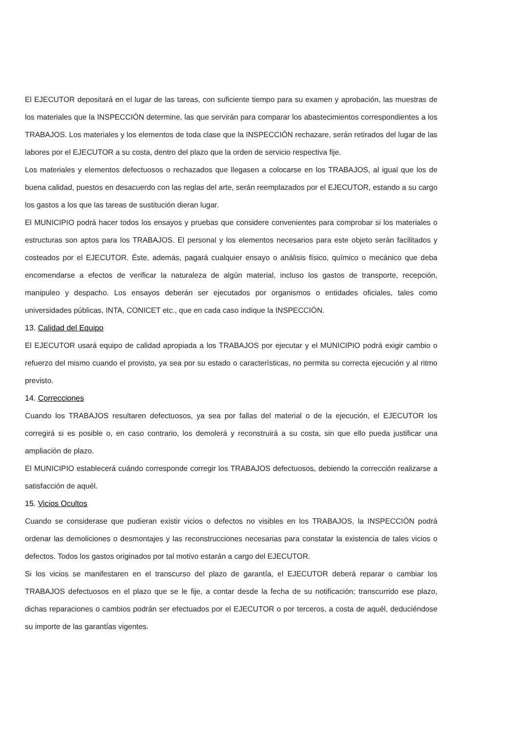El EJECUTOR depositará en el lugar de las tareas, con suficiente tiempo para su examen y aprobación, las muestras de los materiales que la INSPECCIÓN determine, las que servirán para comparar los abastecimientos correspondientes a los TRABAJOS. Los materiales y los elementos de toda clase que la INSPECCIÓN rechazare, serán retirados del lugar de las labores por el EJECUTOR a su costa, dentro del plazo que la orden de servicio respectiva fije.
Los materiales y elementos defectuosos o rechazados que llegasen a colocarse en los TRABAJOS, al igual que los de buena calidad, puestos en desacuerdo con las reglas del arte, serán reemplazados por el EJECUTOR, estando a su cargo los gastos a los que las tareas de sustitución dieran lugar.
El MUNICIPIO podrá hacer todos los ensayos y pruebas que considere convenientes para comprobar si los materiales o estructuras son aptos para los TRABAJOS. El personal y los elementos necesarios para este objeto serán facilitados y costeados por el EJECUTOR. Éste, además, pagará cualquier ensayo o análisis físico, químico o mecánico que deba encomendarse a efectos de verificar la naturaleza de algún material, incluso los gastos de transporte, recepción, manipuleo y despacho. Los ensayos deberán ser ejecutados por organismos o entidades oficiales, tales como universidades públicas, INTA, CONICET etc., que en cada caso indique la INSPECCIÓN.
13. Calidad del Equipo
El EJECUTOR usará equipo de calidad apropiada a los TRABAJOS por ejecutar y el MUNICIPIO podrá exigir cambio o refuerzo del mismo cuando el provisto, ya sea por su estado o características, no permita su correcta ejecución y al ritmo previsto.
14. Correcciones
Cuando los TRABAJOS resultaren defectuosos, ya sea por fallas del material o de la ejecución, el EJECUTOR los corregirá si es posible o, en caso contrario, los demolerá y reconstruirá a su costa, sin que ello pueda justificar una ampliación de plazo.
El MUNICIPIO establecerá cuándo corresponde corregir los TRABAJOS defectuosos, debiendo la corrección realizarse a satisfacción de aquél.
15. Vicios Ocultos
Cuando se considerase que pudieran existir vicios o defectos no visibles en los TRABAJOS, la INSPECCIÓN podrá ordenar las demoliciones o desmontajes y las reconstrucciones necesarias para constatar la existencia de tales vicios o defectos. Todos los gastos originados por tal motivo estarán a cargo del EJECUTOR.
Si los vicios se manifestaren en el transcurso del plazo de garantía, el EJECUTOR deberá reparar o cambiar los TRABAJOS defectuosos en el plazo que se le fije, a contar desde la fecha de su notificación; transcurrido ese plazo, dichas reparaciones o cambios podrán ser efectuados por el EJECUTOR o por terceros, a costa de aquél, deduciéndose su importe de las garantías vigentes.